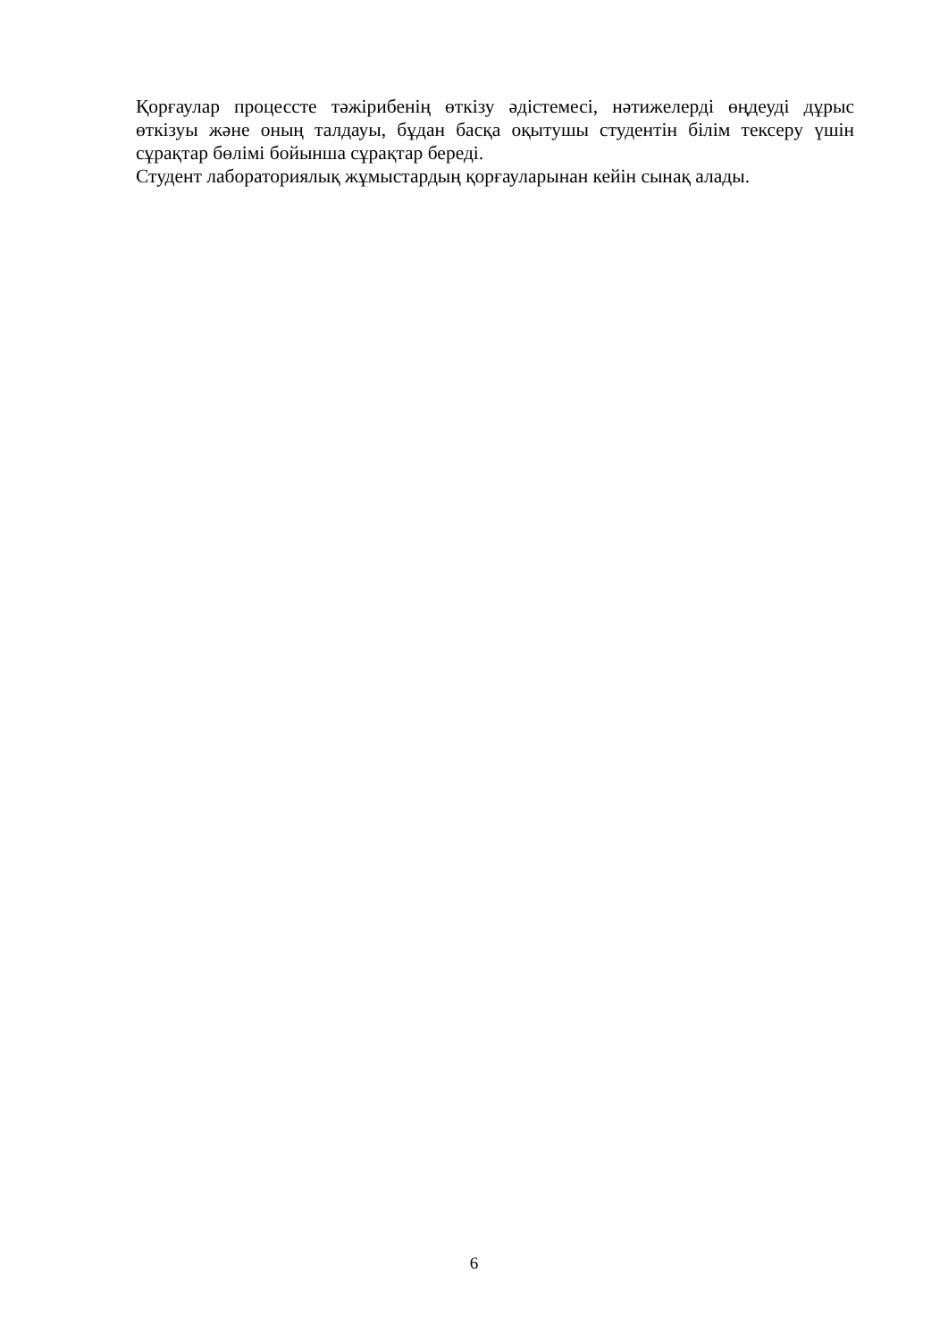Қорғаулар процессте тәжірибенің өткізу әдістемесі, нәтижелерді өңдеуді дұрыс өткізуы және оның талдауы, бұдан басқа оқытушы студентін білім тексеру үшін сұрақтар бөлімі бойынша сұрақтар береді.
Студент лабораториялық жұмыстардың қорғауларынан кейін сынақ алады.
6